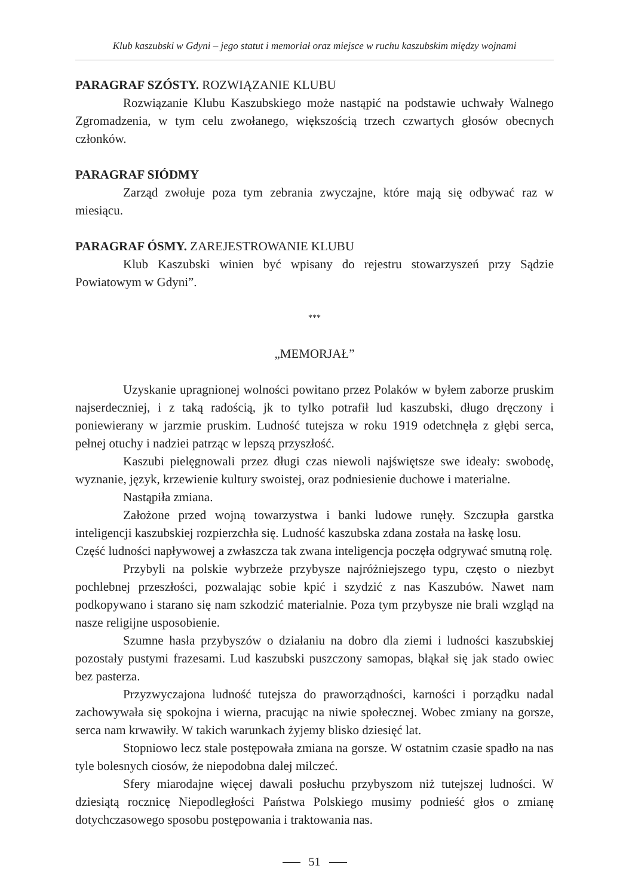Klub kaszubski w Gdyni – jego statut i memoriał oraz miejsce w ruchu kaszubskim między wojnami
PARAGRAF SZÓSTY. ROZWIĄZANIE KLUBU
Rozwiązanie Klubu Kaszubskiego może nastąpić na podstawie uchwały Walnego Zgromadzenia, w tym celu zwołanego, większością trzech czwartych głosów obecnych członków.
PARAGRAF SIÓDMY
Zarząd zwołuje poza tym zebrania zwyczajne, które mają się odbywać raz w miesiącu.
PARAGRAF ÓSMY. ZAREJESTROWANIE KLUBU
Klub Kaszubski winien być wpisany do rejestru stowarzyszeń przy Sądzie Powiatowym w Gdyni”.
***
„MEMORJAŁ”
Uzyskanie upragnionej wolności powitano przez Polaków w byłem zaborze pruskim najserdeczniej, i z taką radością, jk to tylko potrafił lud kaszubski, długo dręczony i poniewierany w jarzmie pruskim. Ludność tutejsza w roku 1919 odetchnęła z głębi serca, pełnej otuchy i nadziei patrząc w lepszą przyszłość.
Kaszubi pielęgnowali przez długi czas niewoli najświętsze swe ideały: swobodę, wyznanie, język, krzewienie kultury swoistej, oraz podniesienie duchowe i materialne.
Nastąpiła zmiana.
Założone przed wojną towarzystwa i banki ludowe runęły. Szczupła garstka inteligencji kaszubskiej rozpierzchła się. Ludność kaszubska zdana została na łaskę losu.
Część ludności napływowej a zwłaszcza tak zwana inteligencja poczęła odgrywać smutną rolę.
Przybyli na polskie wybrzeże przybysze najróżniejszego typu, często o niezbyt pochlebnej przeszłości, pozwalając sobie kpić i szydzić z nas Kaszubów. Nawet nam podkopywano i starano się nam szkodzić materialnie. Poza tym przybysze nie brali wzgląd na nasze religijne usposobienie.
Szumne hasła przybyszów o działaniu na dobro dla ziemi i ludności kaszubskiej pozostały pustymi frazesami. Lud kaszubski puszczony samopas, błąkał się jak stado owiec bez pasterza.
Przyzwyczajona ludność tutejsza do praworządności, karności i porządku nadal zachowywała się spokojna i wierna, pracując na niwie społecznej. Wobec zmiany na gorsze, serca nam krwawiły. W takich warunkach żyjemy blisko dziesięć lat.
Stopniowo lecz stale postępowała zmiana na gorsze. W ostatnim czasie spadło na nas tyle bolesnych ciosów, że niepodobna dalej milczeć.
Sfery miarodajne więcej dawali posłuchu przybyszom niż tutejszej ludności. W dziesiątą rocznicę Niepodległości Państwa Polskiego musimy podnieść głos o zmianę dotychczasowego sposobu postępowania i traktowania nas.
51